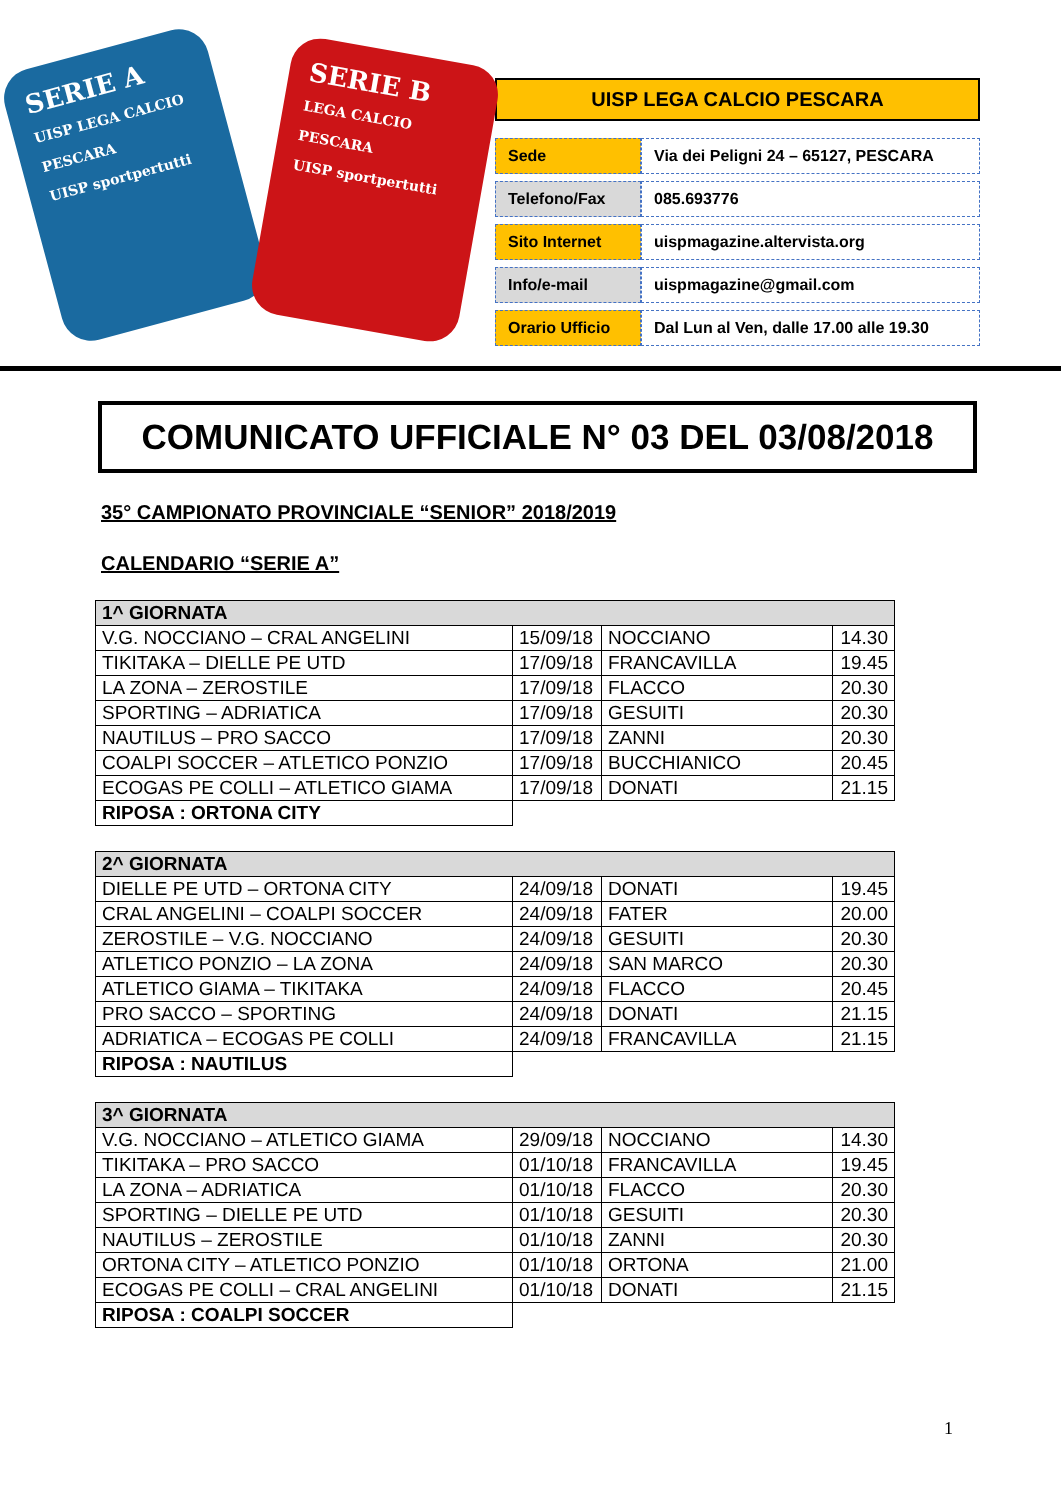SERIE A
UISP LEGA CALCIO PESCARA
UISP sportpertutti
SERIE B
LEGA CALCIO PESCARA
UISP sportpertutti
UISP LEGA CALCIO PESCARA
| Sede | Via dei Peligni 24 – 65127, PESCARA |
| Telefono/Fax | 085.693776 |
| Sito Internet | uispmagazine.altervista.org |
| Info/e-mail | uispmagazine@gmail.com |
| Orario Ufficio | Dal Lun al Ven, dalle 17.00 alle 19.30 |
COMUNICATO UFFICIALE N° 03 DEL 03/08/2018
35° CAMPIONATO PROVINCIALE “SENIOR” 2018/2019
CALENDARIO “SERIE A”
| 1^ GIORNATA | | | |
| --- | --- | --- | --- |
| V.G. NOCCIANO – CRAL ANGELINI | 15/09/18 | NOCCIANO | 14.30 |
| TIKITAKA – DIELLE PE UTD | 17/09/18 | FRANCAVILLA | 19.45 |
| LA ZONA – ZEROSTILE | 17/09/18 | FLACCO | 20.30 |
| SPORTING – ADRIATICA | 17/09/18 | GESUITI | 20.30 |
| NAUTILUS – PRO SACCO | 17/09/18 | ZANNI | 20.30 |
| COALPI SOCCER – ATLETICO PONZIO | 17/09/18 | BUCCHIANICO | 20.45 |
| ECOGAS PE COLLI – ATLETICO GIAMA | 17/09/18 | DONATI | 21.15 |
| RIPOSA : ORTONA CITY | | | |
| 2^ GIORNATA | | | |
| --- | --- | --- | --- |
| DIELLE PE UTD – ORTONA CITY | 24/09/18 | DONATI | 19.45 |
| CRAL ANGELINI – COALPI SOCCER | 24/09/18 | FATER | 20.00 |
| ZEROSTILE – V.G. NOCCIANO | 24/09/18 | GESUITI | 20.30 |
| ATLETICO PONZIO – LA ZONA | 24/09/18 | SAN MARCO | 20.30 |
| ATLETICO GIAMA – TIKITAKA | 24/09/18 | FLACCO | 20.45 |
| PRO SACCO – SPORTING | 24/09/18 | DONATI | 21.15 |
| ADRIATICA – ECOGAS PE COLLI | 24/09/18 | FRANCAVILLA | 21.15 |
| RIPOSA : NAUTILUS | | | |
| 3^ GIORNATA | | | |
| --- | --- | --- | --- |
| V.G. NOCCIANO – ATLETICO GIAMA | 29/09/18 | NOCCIANO | 14.30 |
| TIKITAKA – PRO SACCO | 01/10/18 | FRANCAVILLA | 19.45 |
| LA ZONA – ADRIATICA | 01/10/18 | FLACCO | 20.30 |
| SPORTING – DIELLE PE UTD | 01/10/18 | GESUITI | 20.30 |
| NAUTILUS – ZEROSTILE | 01/10/18 | ZANNI | 20.30 |
| ORTONA CITY – ATLETICO PONZIO | 01/10/18 | ORTONA | 21.00 |
| ECOGAS PE COLLI – CRAL ANGELINI | 01/10/18 | DONATI | 21.15 |
| RIPOSA : COALPI SOCCER | | | |
1